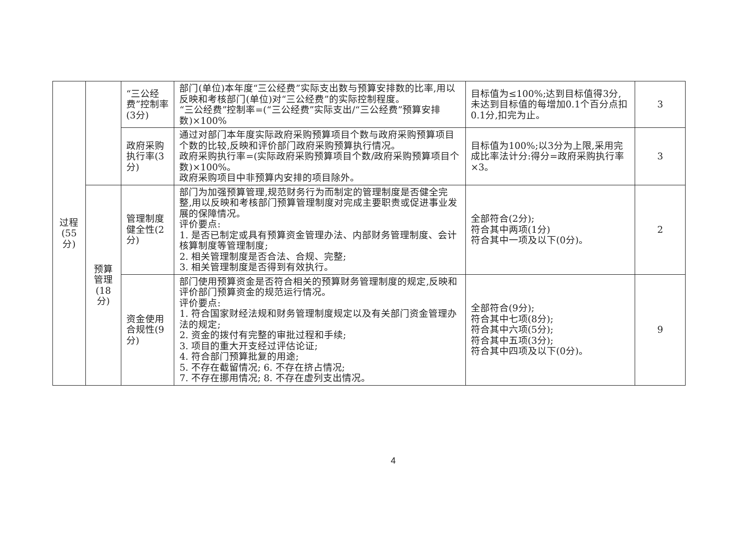| 过程 (55 分) | | “三公经费”控制率(3分) | 部门(单位)本年度“三公经费”实际支出数与预算安排数的比率,用以反映和考核部门(单位)对“三公经费”的实际控制程度。 “三公经费”控制率=(“三公经费”实际支出/“三公经费”预算安排数)×100% | 目标值为≤100%;达到目标值得3分,未达到目标值的每增加0.1个百分点扣0.1分,扣完为止。 | 3 |
| | | 政府采购执行率(3分) | 通过对部门本年度实际政府采购预算项目个数与政府采购预算项目个数的比较,反映和评价部门政府采购预算执行情况。 政府采购执行率=(实际政府采购预算项目个数/政府采购预算项目个数)×100%。 政府采购项目中非预算内安排的项目除外。 | 目标值为100%;以3分为上限,采用完成比率法计分:得分=政府采购执行率×3。 | 3 |
| | 预算管理(18分) | 管理制度健全性(2分) | 部门为加强预算管理,规范财务行为而制定的管理制度是否健全完整,用以反映和考核部门预算管理制度对完成主要职责或促进事业发展的保障情况。 评价要点: 1. 是否已制定或具有预算资金管理办法、内部财务管理制度、会计核算制度等管理制度; 2. 相关管理制度是否合法、合规、完整; 3. 相关管理制度是否得到有效执行。 | 全部符合(2分); 符合其中两项(1分) 符合其中一项及以下(0分)。 | 2 |
| | | 资金使用合规性(9分) | 部门使用预算资金是否符合相关的预算财务管理制度的规定,反映和评价部门预算资金的规范运行情况。 评价要点: 1. 符合国家财经法规和财务管理制度规定以及有关部门资金管理办法的规定; 2. 资金的拨付有完整的审批过程和手续; 3. 项目的重大开支经过评估论证; 4. 符合部门预算批复的用途; 5. 不存在截留情况; 6. 不存在挤占情况; 7. 不存在挪用情况; 8. 不存在虚列支出情况。 | 全部符合(9分); 符合其中七项(8分); 符合其中六项(5分); 符合其中五项(3分); 符合其中四项及以下(0分)。 | 9 |
4